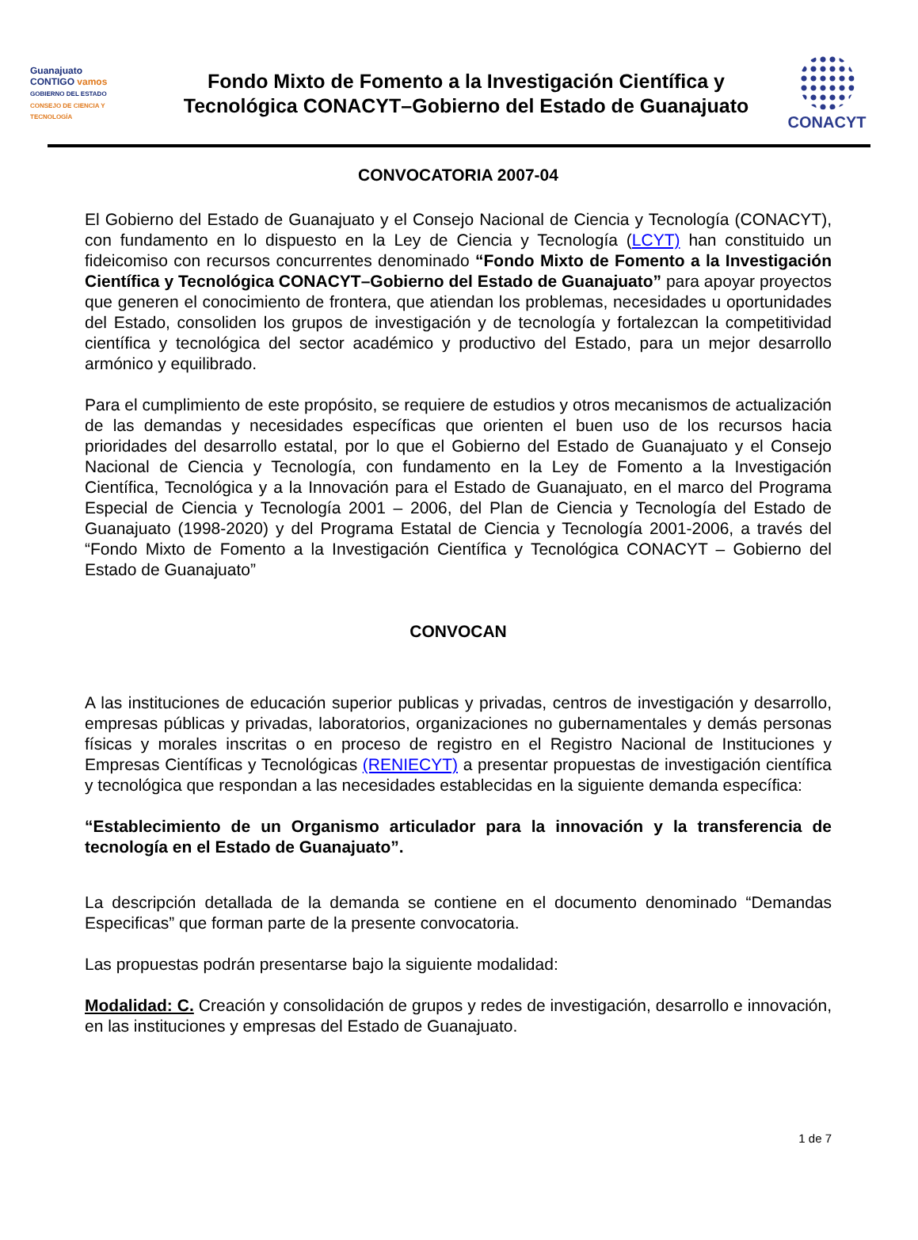Guanajuato
CONTIGO vamos
GOBIERNO DEL ESTADO
CONSEJO DE CIENCIA Y TECNOLOGÍA
Fondo Mixto de Fomento a la Investigación Científica y
Tecnológica CONACYT–Gobierno del Estado de Guanajuato
CONACYT
CONVOCATORIA 2007-04
El Gobierno del Estado de Guanajuato y el Consejo Nacional de Ciencia y Tecnología (CONACYT), con fundamento en lo dispuesto en la Ley de Ciencia y Tecnología (LCYT) han constituido un fideicomiso con recursos concurrentes denominado “Fondo Mixto de Fomento a la Investigación Científica y Tecnológica CONACYT–Gobierno del Estado de Guanajuato” para apoyar proyectos que generen el conocimiento de frontera, que atiendan los problemas, necesidades u oportunidades del Estado, consoliden los grupos de investigación y de tecnología y fortalezcan la competitividad científica y tecnológica del sector académico y productivo del Estado, para un mejor desarrollo armónico y equilibrado.
Para el cumplimiento de este propósito, se requiere de estudios y otros mecanismos de actualización de las demandas y necesidades específicas que orienten el buen uso de los recursos hacia prioridades del desarrollo estatal, por lo que el Gobierno del Estado de Guanajuato y el Consejo Nacional de Ciencia y Tecnología, con fundamento en la Ley de Fomento a la Investigación Científica, Tecnológica y a la Innovación para el Estado de Guanajuato, en el marco del Programa Especial de Ciencia y Tecnología 2001 – 2006, del Plan de Ciencia y Tecnología del Estado de Guanajuato (1998-2020) y del Programa Estatal de Ciencia y Tecnología 2001-2006, a través del “Fondo Mixto de Fomento a la Investigación Científica y Tecnológica CONACYT – Gobierno del Estado de Guanajuato”
CONVOCAN
A las instituciones de educación superior publicas y privadas, centros de investigación y desarrollo, empresas públicas y privadas, laboratorios, organizaciones no gubernamentales y demás personas físicas y morales inscritas o en proceso de registro en el Registro Nacional de Instituciones y Empresas Científicas y Tecnológicas (RENIECYT) a presentar propuestas de investigación científica y tecnológica que respondan a las necesidades establecidas en la siguiente demanda específica:
“Establecimiento de un Organismo articulador para la innovación y la transferencia de tecnología en el Estado de Guanajuato”.
La descripción detallada de la demanda se contiene en el documento denominado “Demandas Especificas” que forman parte de la presente convocatoria.
Las propuestas podrán presentarse bajo la siguiente modalidad:
Modalidad: C. Creación y consolidación de grupos y redes de investigación, desarrollo e innovación, en las instituciones y empresas del Estado de Guanajuato.
1 de 7